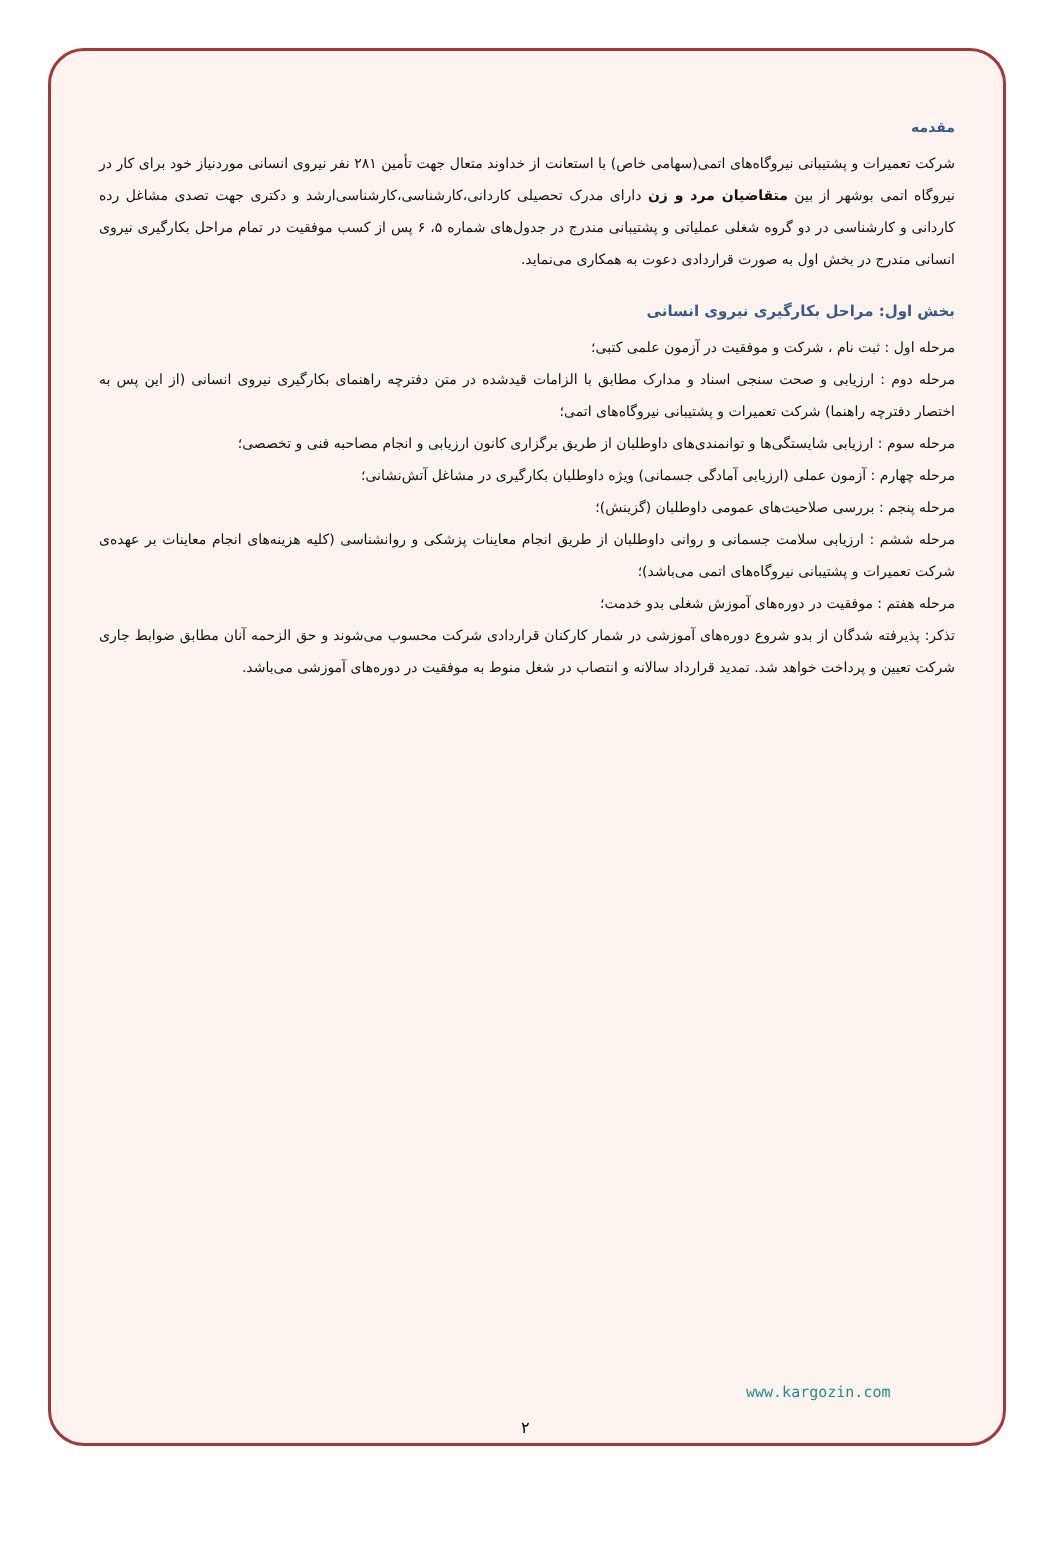مقدمه
شرکت تعمیرات و پشتیبانی نیروگاه‌های اتمی(سهامی خاص) با استعانت از خداوند متعال جهت تأمین ۲۸۱ نفر نیروی انسانی موردنیاز خود برای کار در نیروگاه اتمی بوشهر از بین متقاضیان مرد و زن دارای مدرک تحصیلی کاردانی،کارشناسی،کارشناسی‌ارشد و دکتری جهت تصدی مشاغل رده کاردانی و کارشناسی در دو گروه شغلی عملیاتی و پشتیبانی مندرج در جدول‌های شماره ۵، ۶ پس از کسب موفقیت در تمام مراحل بکارگیری نیروی انسانی مندرج در بخش اول به صورت قراردادی دعوت به همکاری می‌نماید.
بخش اول: مراحل بکارگیری نیروی انسانی
مرحله اول : ثبت نام ، شرکت و موفقیت در آزمون علمی کتبی؛
مرحله دوم : ارزیابی و صحت سنجی اسناد و مدارک مطابق با الزامات قیدشده در متن دفترچه راهنمای بکارگیری نیروی انسانی (از این پس به اختصار دفترچه راهنما) شرکت تعمیرات و پشتیبانی نیروگاه‌های اتمی؛
مرحله سوم : ارزیابی شایستگی‌ها و توانمندی‌های داوطلبان از طریق برگزاری کانون ارزیابی و انجام مصاحبه فنی و تخصصی؛
مرحله چهارم : آزمون عملی (ارزیابی آمادگی جسمانی) ویژه داوطلبان بکارگیری در مشاغل آتش‌نشانی؛
مرحله پنجم : بررسی صلاحیت‌های عمومی داوطلبان (گزینش)؛
مرحله ششم : ارزیابی سلامت جسمانی و روانی داوطلبان از طریق انجام معاینات پزشکی و روانشناسی (کلیه هزینه‌های انجام معاینات بر عهده‌ی شرکت تعمیرات و پشتیبانی نیروگاه‌های اتمی می‌باشد)؛
مرحله هفتم : موفقیت در دوره‌های آموزش شغلی بدو خدمت؛
تذکر: پذیرفته شدگان از بدو شروع دوره‌های آموزشی در شمار کارکنان قراردادی شرکت محسوب می‌شوند و حق الزحمه آنان مطابق ضوابط جاری شرکت تعیین و پرداخت خواهد شد. تمدید قرارداد سالانه و انتصاب در شغل منوط به موفقیت در دوره‌های آموزشی می‌باشد.
www.kargozin.com
۲